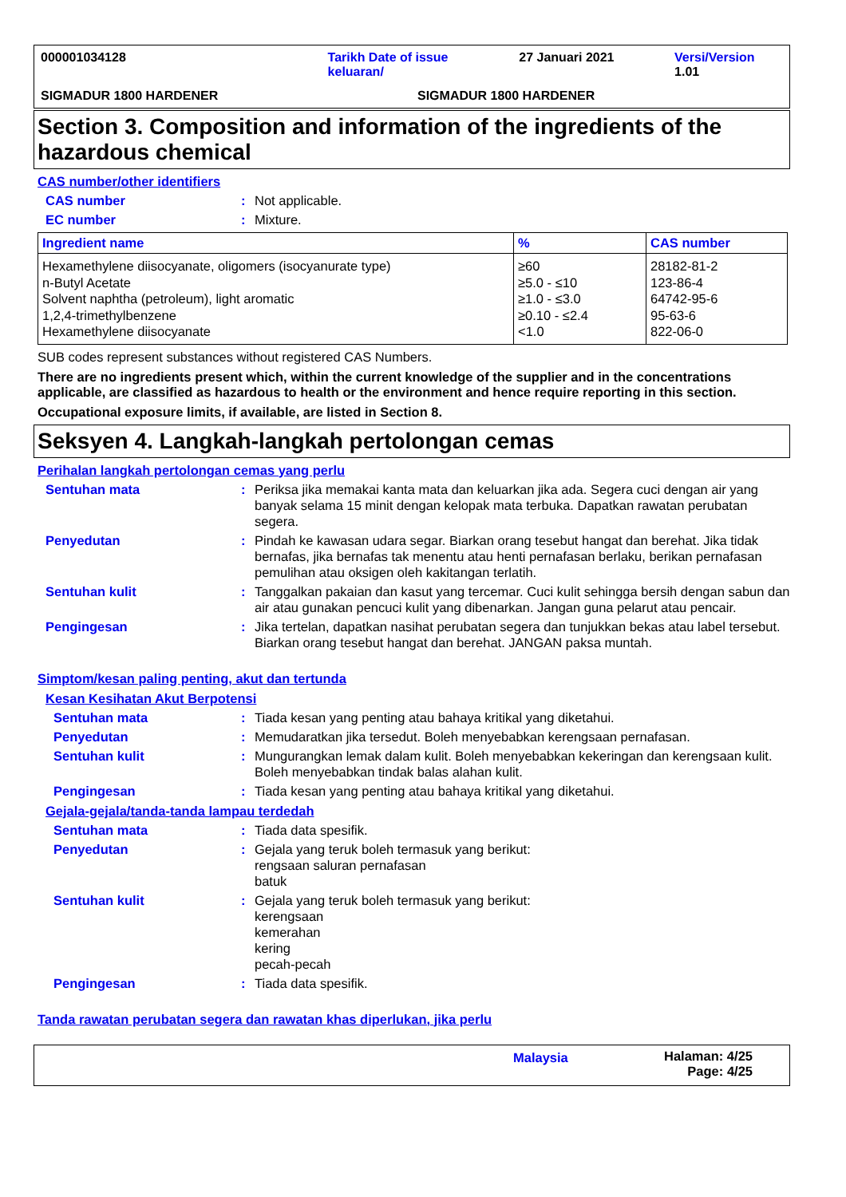000001034128 Tarikh Date of issue
keluaran/
27 Januari 2021 Versi/Version 1.01
SIGMADUR 1800 HARDENER SIGMADUR 1800 HARDENER
Section 3. Composition and information of the ingredients of the hazardous chemical
CAS number/other identifiers
CAS number : Not applicable.
EC number : Mixture.
| Ingredient name | % | CAS number |
| --- | --- | --- |
| Hexamethylene diisocyanate, oligomers (isocyanurate type) n-Butyl Acetate Solvent naphtha (petroleum), light aromatic 1,2,4-trimethylbenzene Hexamethylene diisocyanate | ≥60 ≥5.0 - ≤10 ≥1.0 - ≤3.0 ≥0.10 - ≤2.4 <1.0 | 28182-81-2 123-86-4 64742-95-6 95-63-6 822-06-0 |
SUB codes represent substances without registered CAS Numbers.
There are no ingredients present which, within the current knowledge of the supplier and in the concentrations applicable, are classified as hazardous to health or the environment and hence require reporting in this section.
Occupational exposure limits, if available, are listed in Section 8.
Seksyen 4. Langkah-langkah pertolongan cemas
Perihalan langkah pertolongan cemas yang perlu
Sentuhan mata : Periksa jika memakai kanta mata dan keluarkan jika ada. Segera cuci dengan air yang banyak selama 15 minit dengan kelopak mata terbuka. Dapatkan rawatan perubatan segera.
Penyedutan : Pindah ke kawasan udara segar. Biarkan orang tesebut hangat dan berehat. Jika tidak bernafas, jika bernafas tak menentu atau henti pernafasan berlaku, berikan pernafasan pemulihan atau oksigen oleh kakitangan terlatih.
Sentuhan kulit : Tanggalkan pakaian dan kasut yang tercemar. Cuci kulit sehingga bersih dengan sabun dan air atau gunakan pencuci kulit yang dibenarkan. Jangan guna pelarut atau pencair.
Pengingesan : Jika tertelan, dapatkan nasihat perubatan segera dan tunjukkan bekas atau label tersebut. Biarkan orang tesebut hangat dan berehat. JANGAN paksa muntah.
Simptom/kesan paling penting, akut dan tertunda
Kesan Kesihatan Akut Berpotensi
Sentuhan mata : Tiada kesan yang penting atau bahaya kritikal yang diketahui.
Penyedutan : Memudaratkan jika tersedut. Boleh menyebabkan kerengsaan pernafasan.
Sentuhan kulit : Mungurangkan lemak dalam kulit. Boleh menyebabkan kekeringan dan kerengsaan kulit. Boleh menyebabkan tindak balas alahan kulit.
Pengingesan : Tiada kesan yang penting atau bahaya kritikal yang diketahui.
Gejala-gejala/tanda-tanda lampau terdedah
Sentuhan mata : Tiada data spesifik.
Penyedutan : Gejala yang teruk boleh termasuk yang berikut:
rengsaan saluran pernafasan
batuk
Sentuhan kulit : Gejala yang teruk boleh termasuk yang berikut:
kerengsaan
kemerahan
kering
pecah-pecah
Pengingesan : Tiada data spesifik.
Tanda rawatan perubatan segera dan rawatan khas diperlukan, jika perlu
Malaysia Halaman: 4/25
Page: 4/25